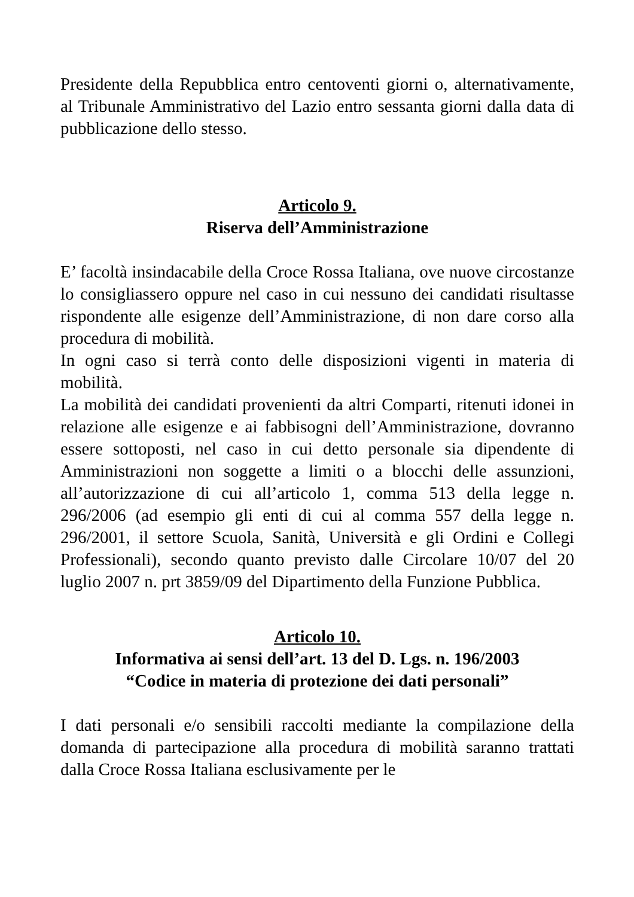Presidente della Repubblica entro centoventi giorni o, alternativamente, al Tribunale Amministrativo del Lazio entro sessanta giorni dalla data di pubblicazione dello stesso.
Articolo 9.
Riserva dell’Amministrazione
E’ facoltà insindacabile della Croce Rossa Italiana, ove nuove circostanze lo consigliassero oppure nel caso in cui nessuno dei candidati risultasse rispondente alle esigenze dell’Amministrazione, di non dare corso alla procedura di mobilità.
In ogni caso si terrà conto delle disposizioni vigenti in materia di mobilità.
La mobilità dei candidati provenienti da altri Comparti, ritenuti idonei in relazione alle esigenze e ai fabbisogni dell’Amministrazione, dovranno essere sottoposti, nel caso in cui detto personale sia dipendente di Amministrazioni non soggette a limiti o a blocchi delle assunzioni, all’autorizzazione di cui all’articolo 1, comma 513 della legge n. 296/2006 (ad esempio gli enti di cui al comma 557 della legge n. 296/2001, il settore Scuola, Sanità, Università e gli Ordini e Collegi Professionali), secondo quanto previsto dalle Circolare 10/07 del 20 luglio 2007 n. prt 3859/09 del Dipartimento della Funzione Pubblica.
Articolo 10.
Informativa ai sensi dell’art. 13 del D. Lgs. n. 196/2003
“Codice in materia di protezione dei dati personali”
I dati personali e/o sensibili raccolti mediante la compilazione della domanda di partecipazione alla procedura di mobilità saranno trattati dalla Croce Rossa Italiana esclusivamente per le